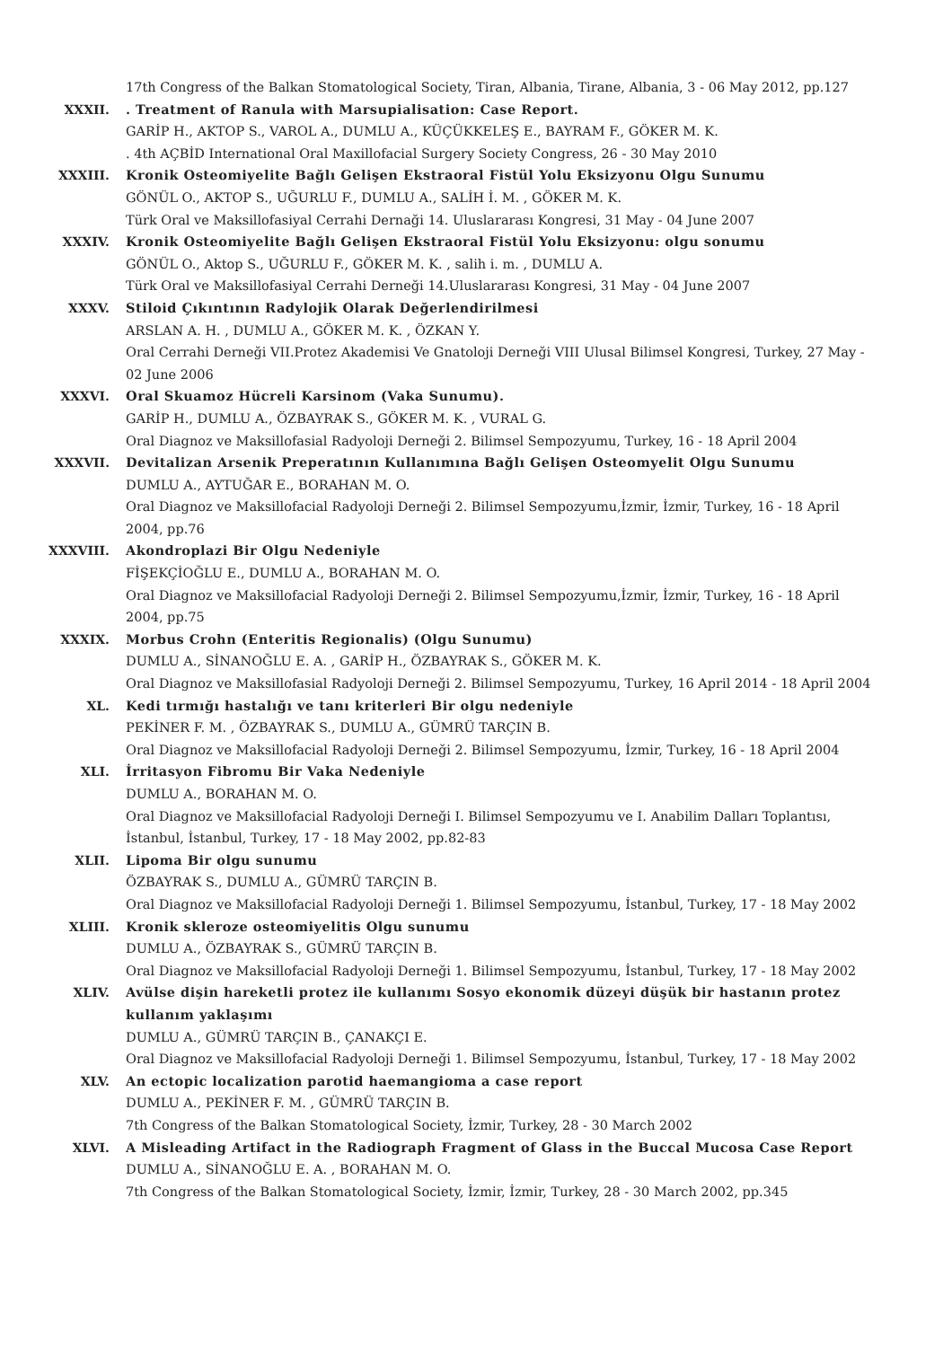17th Congress of the Balkan Stomatological Society, Tiran, Albania, Tirane, Albania, 3 - 06 May 2012, pp.127
XXXII. . Treatment of Ranula with Marsupialisation: Case Report.
GARİP H., AKTOP S., VAROL A., DUMLU A., KÜÇÜKKELEŞ E., BAYRAM F., GÖKER M. K.
. 4th AÇBİD International Oral Maxillofacial Surgery Society Congress, 26 - 30 May 2010
XXXIII. Kronik Osteomiyelite Bağlı Gelişen Ekstraoral Fistül Yolu Eksizyonu Olgu Sunumu
GÖNÜL O., AKTOP S., UĞURLU F., DUMLU A., SALİH İ. M. , GÖKER M. K.
Türk Oral ve Maksillofasiyal Cerrahi Dernaği 14. Uluslararası Kongresi, 31 May - 04 June 2007
XXXIV. Kronik Osteomiyelite Bağlı Gelişen Ekstraoral Fistül Yolu Eksizyonu: olgu sonumu
GÖNÜL O., Aktop S., UĞURLU F., GÖKER M. K. , salih i. m. , DUMLU A.
Türk Oral ve Maksillofasiyal Cerrahi Derneği 14.Uluslararası Kongresi, 31 May - 04 June 2007
XXXV. Stiloid Çıkıntının Radylojik Olarak Değerlendirilmesi
ARSLAN A. H. , DUMLU A., GÖKER M. K. , ÖZKAN Y.
Oral Cerrahi Derneği VII.Protez Akademisi Ve Gnatoloji Derneği VIII Ulusal Bilimsel Kongresi, Turkey, 27 May - 02 June 2006
XXXVI. Oral Skuamoz Hücreli Karsinom (Vaka Sunumu).
GARİP H., DUMLU A., ÖZBAYRAK S., GÖKER M. K. , VURAL G.
Oral Diagnoz ve Maksillofasial Radyoloji Derneği 2. Bilimsel Sempozyumu, Turkey, 16 - 18 April 2004
XXXVII. Devitalizan Arsenik Preperatının Kullanımına Bağlı Gelişen Osteomyelit Olgu Sunumu
DUMLU A., AYTUĞAR E., BORAHAN M. O.
Oral Diagnoz ve Maksillofacial Radyoloji Derneği 2. Bilimsel Sempozyumu,İzmir, İzmir, Turkey, 16 - 18 April 2004, pp.76
XXXVIII. Akondroplazi Bir Olgu Nedeniyle
FİŞEKÇİOĞLU E., DUMLU A., BORAHAN M. O.
Oral Diagnoz ve Maksillofacial Radyoloji Derneği 2. Bilimsel Sempozyumu,İzmir, İzmir, Turkey, 16 - 18 April 2004, pp.75
XXXIX. Morbus Crohn (Enteritis Regionalis) (Olgu Sunumu)
DUMLU A., SİNANOĞLU E. A. , GARİP H., ÖZBAYRAK S., GÖKER M. K.
Oral Diagnoz ve Maksillofasial Radyoloji Derneği 2. Bilimsel Sempozyumu, Turkey, 16 April 2014 - 18 April 2004
XL. Kedi tırmığı hastalığı ve tanı kriterleri Bir olgu nedeniyle
PEKİNER F. M. , ÖZBAYRAK S., DUMLU A., GÜMRÜ TARÇIN B.
Oral Diagnoz ve Maksillofacial Radyoloji Derneği 2. Bilimsel Sempozyumu, İzmir, Turkey, 16 - 18 April 2004
XLI. İrritasyon Fibromu Bir Vaka Nedeniyle
DUMLU A., BORAHAN M. O.
Oral Diagnoz ve Maksillofacial Radyoloji Derneği I. Bilimsel Sempozyumu ve I. Anabilim Dalları Toplantısı, İstanbul, İstanbul, Turkey, 17 - 18 May 2002, pp.82-83
XLII. Lipoma Bir olgu sunumu
ÖZBAYRAK S., DUMLU A., GÜMRÜ TARÇIN B.
Oral Diagnoz ve Maksillofacial Radyoloji Derneği 1. Bilimsel Sempozyumu, İstanbul, Turkey, 17 - 18 May 2002
XLIII. Kronik skleroze osteomiyelitis Olgu sunumu
DUMLU A., ÖZBAYRAK S., GÜMRÜ TARÇIN B.
Oral Diagnoz ve Maksillofacial Radyoloji Derneği 1. Bilimsel Sempozyumu, İstanbul, Turkey, 17 - 18 May 2002
XLIV. Avülse dişin hareketli protez ile kullanımı Sosyo ekonomik düzeyi düşük bir hastanın protez kullanım yaklaşımı
DUMLU A., GÜMRÜ TARÇIN B., ÇANAKÇI E.
Oral Diagnoz ve Maksillofacial Radyoloji Derneği 1. Bilimsel Sempozyumu, İstanbul, Turkey, 17 - 18 May 2002
XLV. An ectopic localization parotid haemangioma a case report
DUMLU A., PEKİNER F. M. , GÜMRÜ TARÇIN B.
7th Congress of the Balkan Stomatological Society, İzmir, Turkey, 28 - 30 March 2002
XLVI. A Misleading Artifact in the Radiograph Fragment of Glass in the Buccal Mucosa Case Report
DUMLU A., SİNANOĞLU E. A. , BORAHAN M. O.
7th Congress of the Balkan Stomatological Society, İzmir, İzmir, Turkey, 28 - 30 March 2002, pp.345